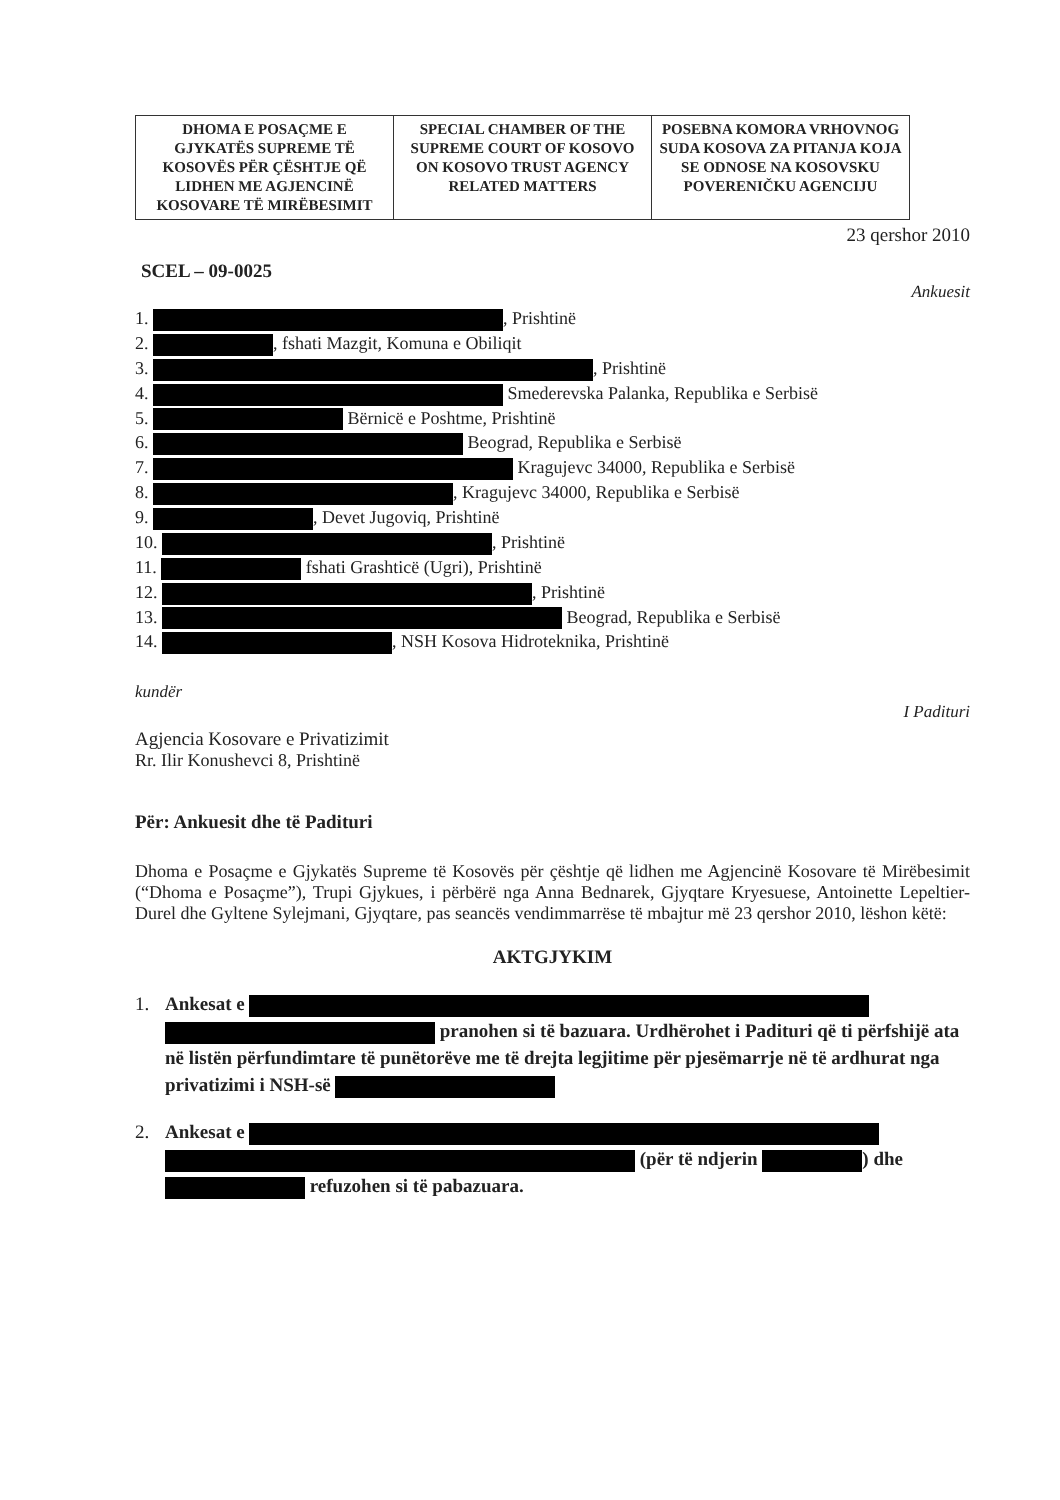| DHOMA E POSAÇME E GJYKATËS SUPREME TË KOSOVËS PËR ÇËSHTJE QË LIDHEN ME AGJENCINË KOSOVARE TË MIRËBESIMIT | SPECIAL CHAMBER OF THE SUPREME COURT OF KOSOVO ON KOSOVO TRUST AGENCY RELATED MATTERS | POSEBNA KOMORA VRHOVNOG SUDA KOSOVA ZA PITANJA KOJA SE ODNOSE NA KOSOVSKU POVERENIČKU AGENCIJU |
23 qershor 2010
SCEL – 09-0025
Ankuesit
1. , Prishtinë
2. , fshati Mazgit, Komuna e Obiliqit
3. , Prishtinë
4. Smederevska Palanka, Republika e Serbisë
5. Bërnicë e Poshtme, Prishtinë
6. Beograd, Republika e Serbisë
7. Kragujevc 34000, Republika e Serbisë
8. , Kragujevc 34000, Republika e Serbisë
9. , Devet Jugoviq, Prishtinë
10. , Prishtinë
11. fshati Grashticë (Ugri), Prishtinë
12. , Prishtinë
13. Beograd, Republika e Serbisë
14. , NSH Kosova Hidroteknika, Prishtinë
kundër
I Padituri
Agjencia Kosovare e Privatizimit
Rr. Ilir Konushevci 8, Prishtinë
Për: Ankuesit dhe të Padituri
Dhoma e Posaçme e Gjykatës Supreme të Kosovës për çështje që lidhen me Agjencinë Kosovare të Mirëbesimit (“Dhoma e Posaçme”), Trupi Gjykues, i përbërë nga Anna Bednarek, Gjyqtare Kryesuese, Antoinette Lepeltier-Durel dhe Gyltene Sylejmani, Gjyqtare, pas seancës vendimmarrëse të mbajtur më 23 qershor 2010, lëshon këtë:
AKTGJYKIM
1. Ankesat e pranohen si të bazuara. Urdhërohet i Padituri që ti përfshijë ata në listën përfundimtare të punëtorëve me të drejta legjitime për pjesëmarrje në të ardhurat nga privatizimi i NSH-së
2. Ankesat e (për të ndjerin ) dhe refuzohen si të pabazuara.